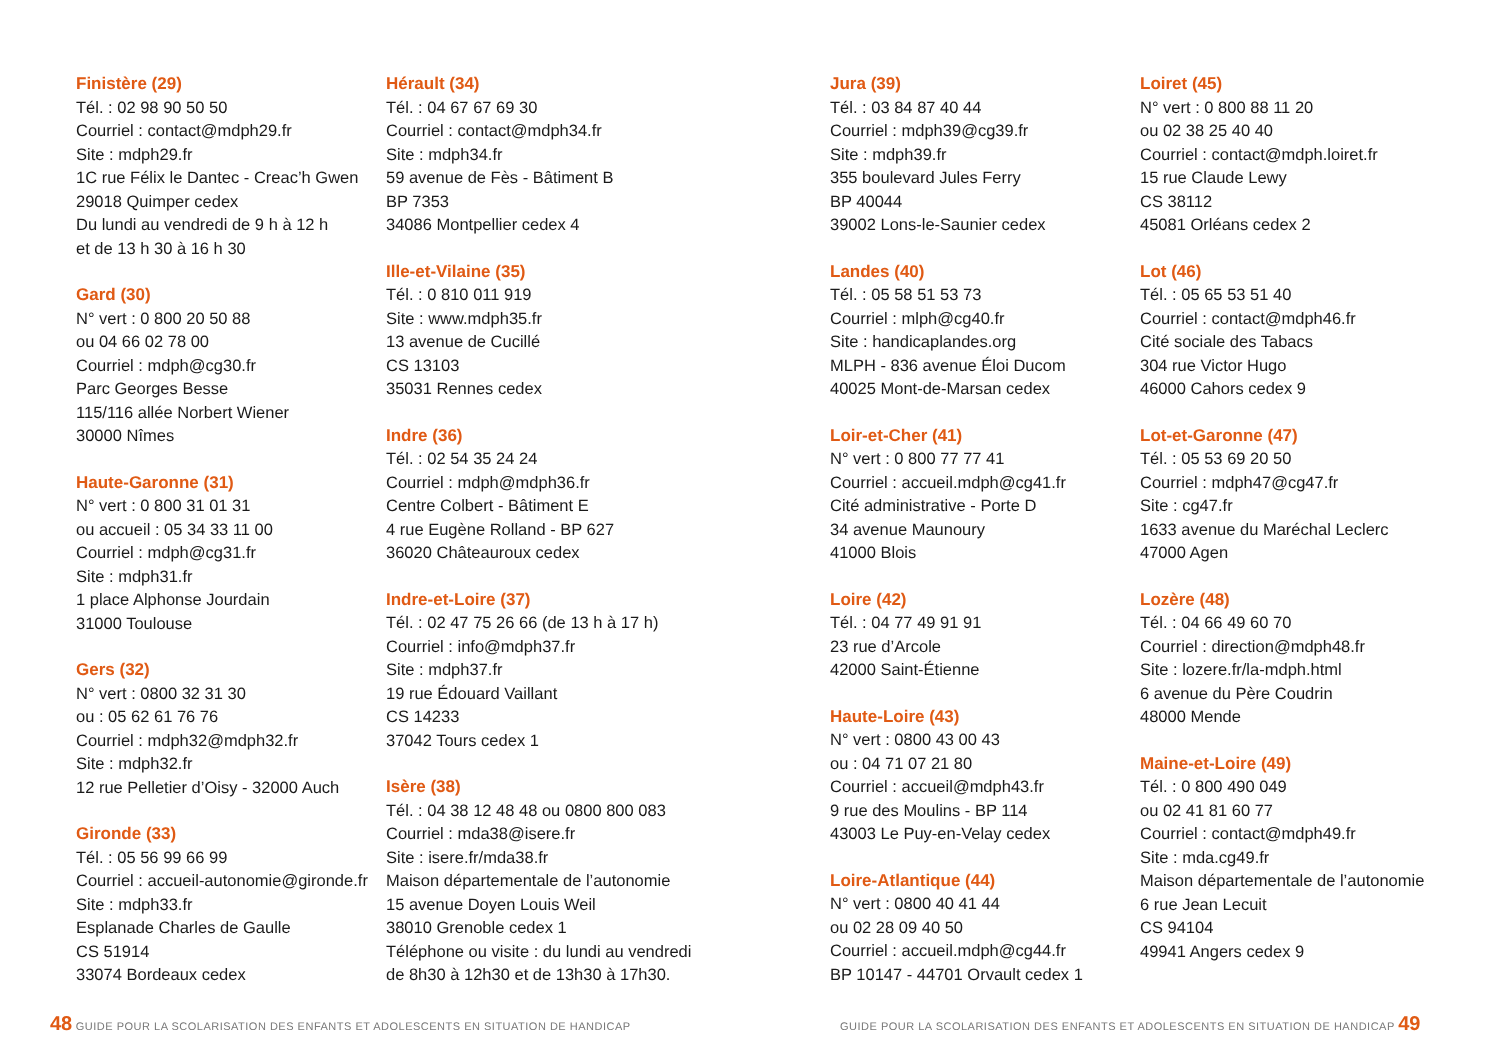Finistère (29)
Tél. : 02 98 90 50 50
Courriel : contact@mdph29.fr
Site : mdph29.fr
1C rue Félix le Dantec - Creac’h Gwen
29018 Quimper cedex
Du lundi au vendredi de 9 h à 12 h
et de 13 h 30 à 16 h 30
Gard (30)
N° vert : 0 800 20 50 88
ou 04 66 02 78 00
Courriel : mdph@cg30.fr
Parc Georges Besse
115/116 allée Norbert Wiener
30000 Nîmes
Haute-Garonne (31)
N° vert : 0 800 31 01 31
ou accueil : 05 34 33 11 00
Courriel : mdph@cg31.fr
Site : mdph31.fr
1 place Alphonse Jourdain
31000 Toulouse
Gers (32)
N° vert : 0800 32 31 30
ou : 05 62 61 76 76
Courriel : mdph32@mdph32.fr
Site : mdph32.fr
12 rue Pelletier d’Oisy - 32000 Auch
Gironde (33)
Tél. : 05 56 99 66 99
Courriel : accueil-autonomie@gironde.fr
Site : mdph33.fr
Esplanade Charles de Gaulle
CS 51914
33074 Bordeaux cedex
Hérault (34)
Tél. : 04 67 67 69 30
Courriel : contact@mdph34.fr
Site : mdph34.fr
59 avenue de Fès - Bâtiment B
BP 7353
34086 Montpellier cedex 4
Ille-et-Vilaine (35)
Tél. : 0 810 011 919
Site : www.mdph35.fr
13 avenue de Cucillé
CS 13103
35031 Rennes cedex
Indre (36)
Tél. : 02 54 35 24 24
Courriel : mdph@mdph36.fr
Centre Colbert - Bâtiment E
4 rue Eugène Rolland - BP 627
36020 Châteauroux cedex
Indre-et-Loire (37)
Tél. : 02 47 75 26 66 (de 13 h à 17 h)
Courriel : info@mdph37.fr
Site : mdph37.fr
19 rue Édouard Vaillant
CS 14233
37042 Tours cedex 1
Isère (38)
Tél. : 04 38 12 48 48 ou 0800 800 083
Courriel : mda38@isere.fr
Site : isere.fr/mda38.fr
Maison départementale de l’autonomie
15 avenue Doyen Louis Weil
38010 Grenoble cedex 1
Téléphone ou visite : du lundi au vendredi
de 8h30 à 12h30 et de 13h30 à 17h30.
48 GUIDE POUR LA SCOLARISATION DES ENFANTS ET ADOLESCENTS EN SITUATION DE HANDICAP
Jura (39)
Tél. : 03 84 87 40 44
Courriel : mdph39@cg39.fr
Site : mdph39.fr
355 boulevard Jules Ferry
BP 40044
39002 Lons-le-Saunier cedex
Landes (40)
Tél. : 05 58 51 53 73
Courriel : mlph@cg40.fr
Site : handicaplandes.org
MLPH - 836 avenue Éloi Ducom
40025 Mont-de-Marsan cedex
Loir-et-Cher (41)
N° vert : 0 800 77 77 41
Courriel : accueil.mdph@cg41.fr
Cité administrative - Porte D
34 avenue Maunoury
41000 Blois
Loire (42)
Tél. : 04 77 49 91 91
23 rue d’Arcole
42000 Saint-Étienne
Haute-Loire (43)
N° vert : 0800 43 00 43
ou : 04 71 07 21 80
Courriel : accueil@mdph43.fr
9 rue des Moulins - BP 114
43003 Le Puy-en-Velay cedex
Loire-Atlantique (44)
N° vert : 0800 40 41 44
ou 02 28 09 40 50
Courriel : accueil.mdph@cg44.fr
BP 10147 - 44701 Orvault cedex 1
Loiret (45)
N° vert : 0 800 88 11 20
ou 02 38 25 40 40
Courriel : contact@mdph.loiret.fr
15 rue Claude Lewy
CS 38112
45081 Orléans cedex 2
Lot (46)
Tél. : 05 65 53 51 40
Courriel : contact@mdph46.fr
Cité sociale des Tabacs
304 rue Victor Hugo
46000 Cahors cedex 9
Lot-et-Garonne (47)
Tél. : 05 53 69 20 50
Courriel : mdph47@cg47.fr
Site : cg47.fr
1633 avenue du Maréchal Leclerc
47000 Agen
Lozère (48)
Tél. : 04 66 49 60 70
Courriel : direction@mdph48.fr
Site : lozere.fr/la-mdph.html
6 avenue du Père Coudrin
48000 Mende
Maine-et-Loire (49)
Tél. : 0 800 490 049
ou 02 41 81 60 77
Courriel : contact@mdph49.fr
Site : mda.cg49.fr
Maison départementale de l’autonomie
6 rue Jean Lecuit
CS 94104
49941 Angers cedex 9
GUIDE POUR LA SCOLARISATION DES ENFANTS ET ADOLESCENTS EN SITUATION DE HANDICAP 49